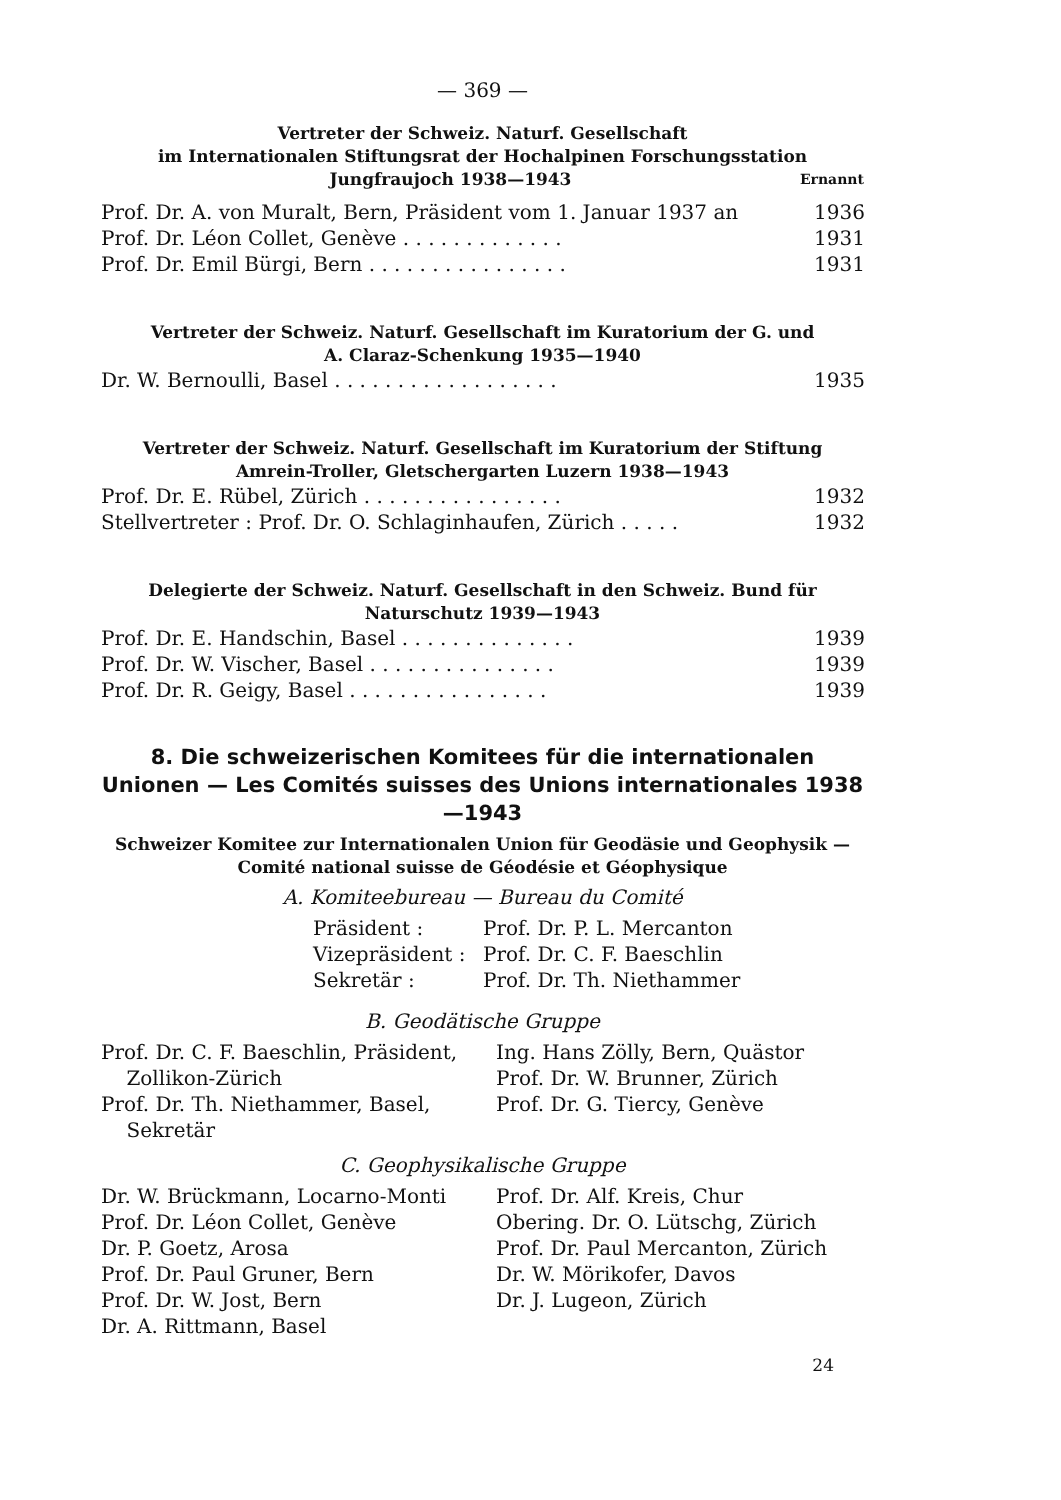— 369 —
Vertreter der Schweiz. Naturf. Gesellschaft
im Internationalen Stiftungsrat der Hochalpinen Forschungsstation
Jungfraujoch 1938—1943 Ernannt
Prof. Dr. A. von Muralt, Bern, Präsident vom 1. Januar 1937 an 1936
Prof. Dr. Léon Collet, Genève . . . . . . . . . . . . . 1931
Prof. Dr. Emil Bürgi, Bern . . . . . . . . . . . . . . . . 1931
Vertreter der Schweiz. Naturf. Gesellschaft im Kuratorium der G. und
A. Claraz-Schenkung 1935—1940
Dr. W. Bernoulli, Basel . . . . . . . . . . . . . . . . . . 1935
Vertreter der Schweiz. Naturf. Gesellschaft im Kuratorium der Stiftung
Amrein-Troller, Gletschergarten Luzern 1938—1943
Prof. Dr. E. Rübel, Zürich . . . . . . . . . . . . . . . . 1932
Stellvertreter : Prof. Dr. O. Schlaginhaufen, Zürich . . . . . 1932
Delegierte der Schweiz. Naturf. Gesellschaft in den Schweiz. Bund für
Naturschutz 1939—1943
Prof. Dr. E. Handschin, Basel . . . . . . . . . . . . . . 1939
Prof. Dr. W. Vischer, Basel . . . . . . . . . . . . . . . 1939
Prof. Dr. R. Geigy, Basel . . . . . . . . . . . . . . . . 1939
8. Die schweizerischen Komitees für die internationalen Unionen — Les Comités suisses des Unions internationales 1938—1943
Schweizer Komitee zur Internationalen Union für Geodäsie und Geophysik —
Comité national suisse de Géodésie et Géophysique
A. Komiteebureau — Bureau du Comité
| Präsident : | Prof. Dr. P. L. Mercanton |
| Vizepräsident : | Prof. Dr. C. F. Baeschlin |
| Sekretär : | Prof. Dr. Th. Niethammer |
B. Geodätische Gruppe
| Prof. Dr. C. F. Baeschlin, Präsident, Zollikon-Zürich | Ing. Hans Zölly, Bern, Quästor Prof. Dr. W. Brunner, Zürich |
| Prof. Dr. Th. Niethammer, Basel, Sekretär | Prof. Dr. G. Tiercy, Genève |
C. Geophysikalische Gruppe
| Dr. W. Brückmann, Locarno-Monti | Prof. Dr. Alf. Kreis, Chur |
| Prof. Dr. Léon Collet, Genève | Obering. Dr. O. Lütschg, Zürich |
| Dr. P. Goetz, Arosa | Prof. Dr. Paul Mercanton, Zürich |
| Prof. Dr. Paul Gruner, Bern | Dr. W. Mörikofer, Davos |
| Prof. Dr. W. Jost, Bern | Dr. J. Lugeon, Zürich |
| Dr. A. Rittmann, Basel | |
24